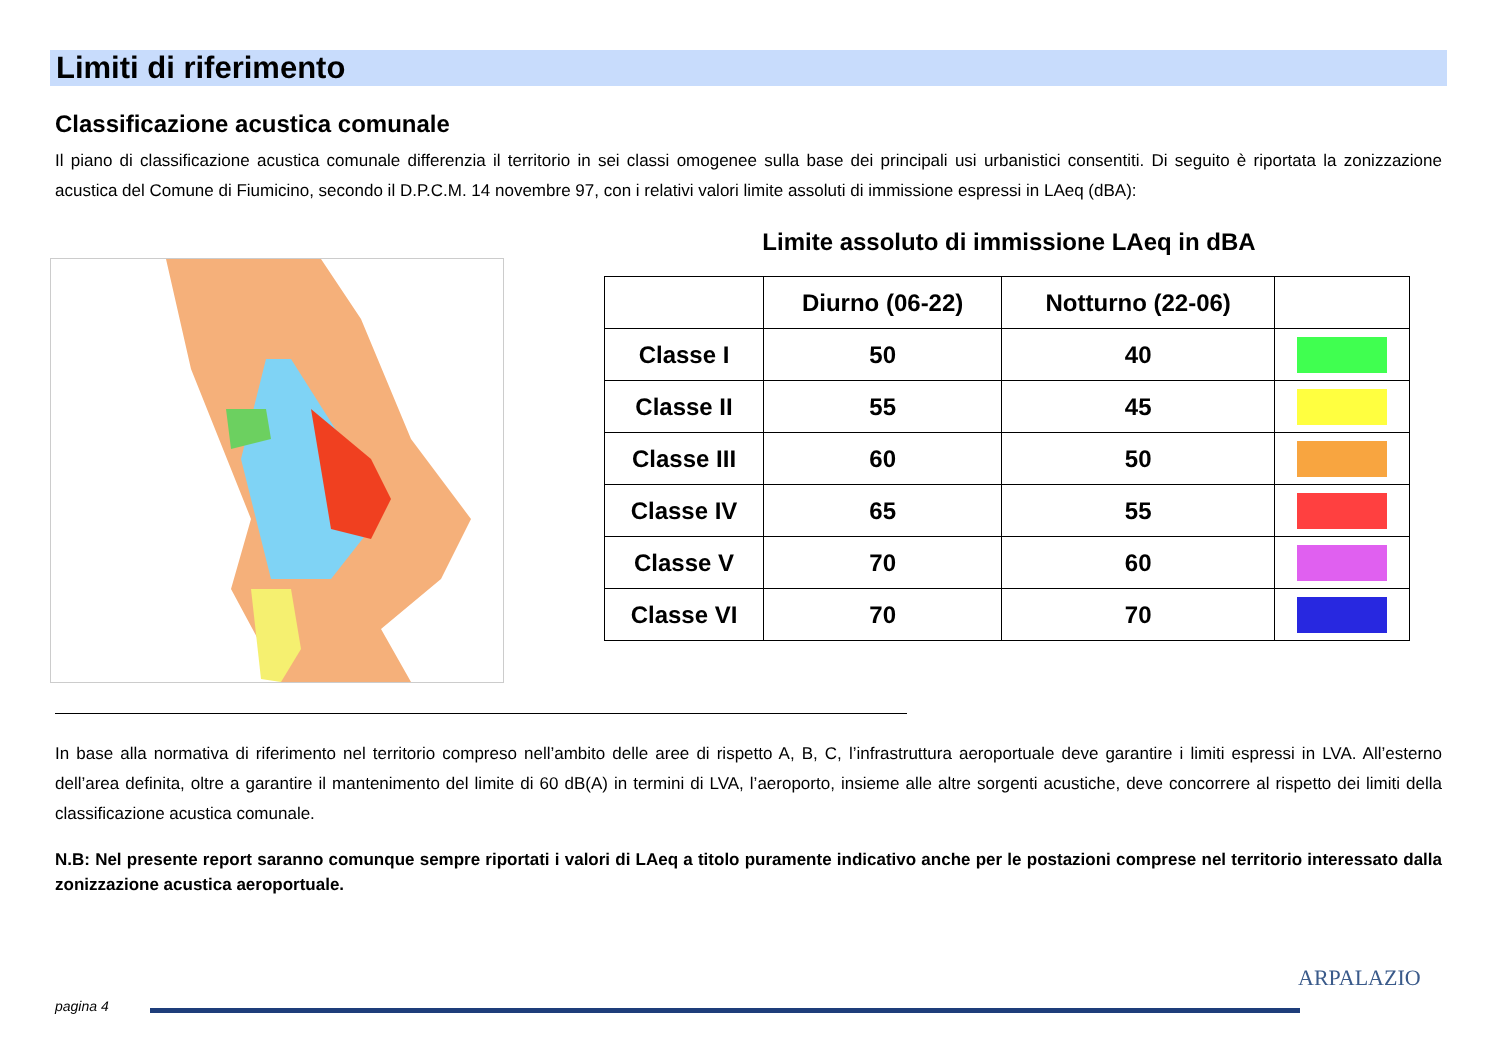Limiti di riferimento
Classificazione acustica comunale
Il piano di classificazione acustica comunale differenzia il territorio in sei classi omogenee sulla base dei principali usi urbanistici consentiti. Di seguito è riportata la zonizzazione acustica del Comune di Fiumicino, secondo il D.P.C.M. 14 novembre 97, con i relativi valori limite assoluti di immissione espressi in LAeq (dBA):
Limite assoluto di immissione LAeq in dBA
| | Diurno (06-22) | Notturno (22-06) | |
| --- | --- | --- | --- |
| Classe I | 50 | 40 | |
| Classe II | 55 | 45 | |
| Classe III | 60 | 50 | |
| Classe IV | 65 | 55 | |
| Classe V | 70 | 60 | |
| Classe VI | 70 | 70 | |
In base alla normativa di riferimento nel territorio compreso nell’ambito delle aree di rispetto A, B, C, l’infrastruttura aeroportuale deve garantire i limiti espressi in LVA. All’esterno dell’area definita, oltre a garantire il mantenimento del limite di 60 dB(A) in termini di LVA, l’aeroporto, insieme alle altre sorgenti acustiche, deve concorrere al rispetto dei limiti della classificazione acustica comunale.
N.B: Nel presente report saranno comunque sempre riportati i valori di LAeq a titolo puramente indicativo anche per le postazioni comprese nel territorio interessato dalla zonizzazione acustica aeroportuale.
pagina 4
ARPALAZIO